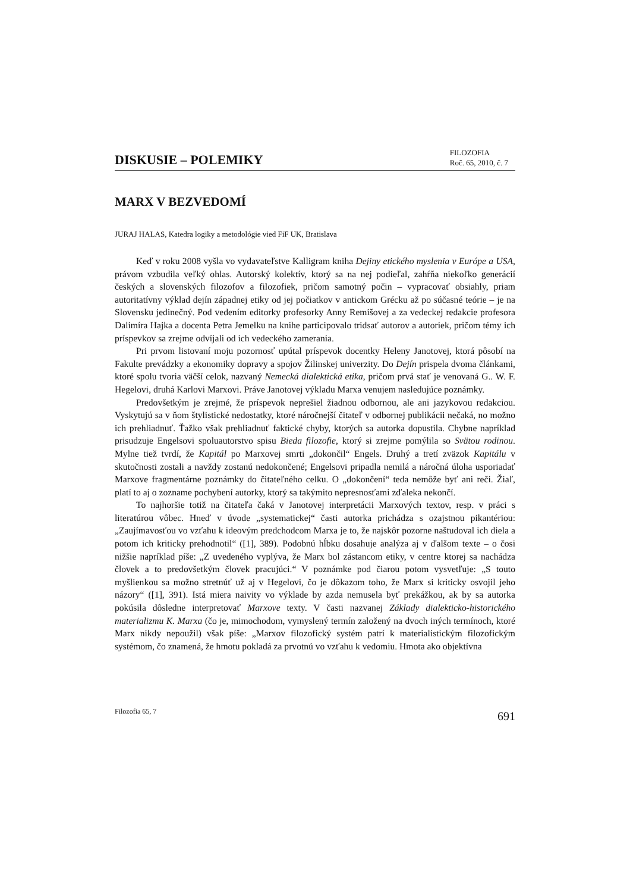DISKUSIE – POLEMIKY
FILOZOFIA
Roč. 65, 2010, č. 7
MARX V BEZVEDOMÍ
JURAJ HALAS, Katedra logiky a metodológie vied FiF UK, Bratislava
Keď v roku 2008 vyšla vo vydavateľstve Kalligram kniha Dejiny etického myslenia v Európe a USA, právom vzbudila veľký ohlas. Autorský kolektív, ktorý sa na nej podieľal, zahŕňa niekoľko generácií českých a slovenských filozofov a filozofiek, pričom samotný počin – vypracovať obsiahly, priam autoritatívny výklad dejín západnej etiky od jej počiatkov v antickom Grécku až po súčasné teórie – je na Slovensku jedinečný. Pod vedením editorky profesorky Anny Remišovej a za vedeckej redakcie profesora Dalimíra Hajka a docenta Petra Jemelku na knihe participovalo tridsať autorov a autoriek, pričom témy ich príspevkov sa zrejme odvíjali od ich vedeckého zamerania.
Pri prvom listovaní moju pozornosť upútal príspevok docentky Heleny Janotovej, ktorá pôsobí na Fakulte prevádzky a ekonomiky dopravy a spojov Žilinskej univerzity. Do Dejín prispela dvoma článkami, ktoré spolu tvoria väčší celok, nazvaný Nemecká dialektická etika, pričom prvá stať je venovaná G.. W. F. Hegelovi, druhá Karlovi Marxovi. Práve Janotovej výkladu Marxa venujem nasledujúce poznámky.
Predovšetkým je zrejmé, že príspevok neprešiel žiadnou odbornou, ale ani jazykovou redakciou. Vyskytujú sa v ňom štylistické nedostatky, ktoré náročnejší čitateľ v odbornej publikácii nečaká, no možno ich prehliadnuť. Ťažko však prehliadnuť faktické chyby, ktorých sa autorka dopustila. Chybne napríklad prisudzuje Engelsovi spoluautorstvo spisu Bieda filozofie, ktorý si zrejme pomýlila so Svätou rodinou. Mylne tiež tvrdí, že Kapitál po Marxovej smrti „dokončil“ Engels. Druhý a tretí zväzok Kapitálu v skutočnosti zostali a navždy zostanú nedokončené; Engelsovi pripadla nemilá a náročná úloha usporiadať Marxove fragmentárne poznámky do čitateľného celku. O „dokončení“ teda nemôže byť ani reči. Žiaľ, platí to aj o zozname pochybení autorky, ktorý sa takýmito nepresnosťami zďaleka nekončí.
To najhoršie totiž na čitateľa čaká v Janotovej interpretácii Marxových textov, resp. v práci s literatúrou vôbec. Hneď v úvode „systematickej“ časti autorka prichádza s ozajstnou pikantériou: „Zaujímavosťou vo vzťahu k ideovým predchodcom Marxa je to, že najskôr pozorne naštudoval ich diela a potom ich kriticky prehodnotil“ ([1], 389). Podobnú hĺbku dosahuje analýza aj v ďalšom texte – o čosi nižšie napríklad píše: „Z uvedeného vyplýva, že Marx bol zástancom etiky, v centre ktorej sa nachádza človek a to predovšetkým človek pracujúci.“ V poznámke pod čiarou potom vysvetľuje: „S touto myšlienkou sa možno stretnúť už aj v Hegelovi, čo je dôkazom toho, že Marx si kriticky osvojil jeho názory“ ([1], 391). Istá miera naivity vo výklade by azda nemusela byť prekážkou, ak by sa autorka pokúsila dôsledne interpretovať Marxove texty. V časti nazvanej Základy dialekticko-historického materializmu K. Marxa (čo je, mimochodom, vymyslený termín založený na dvoch iných termínoch, ktoré Marx nikdy nepoužil) však píše: „Marxov filozofický systém patrí k materialistickým filozofickým systémom, čo znamená, že hmotu pokladá za prvotnú vo vzťahu k vedomiu. Hmota ako objektívna
Filozofia 65, 7 691